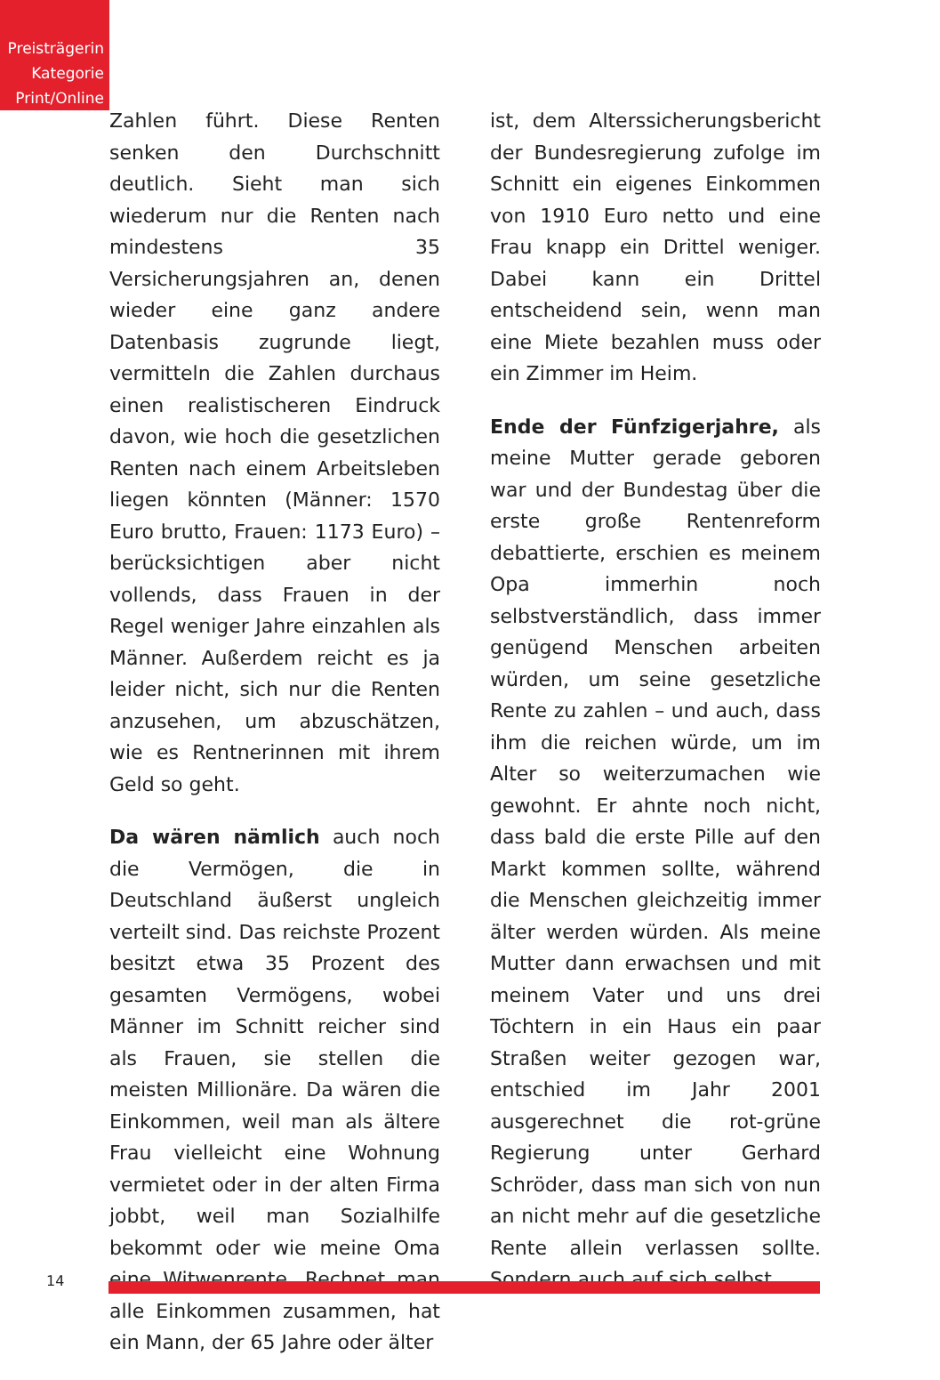Preisträgerin
Kategorie
Print/Online
Zahlen führt. Diese Renten senken den Durchschnitt deutlich. Sieht man sich wiederum nur die Renten nach mindestens 35 Versicherungsjahren an, denen wieder eine ganz andere Datenbasis zugrunde liegt, vermitteln die Zahlen durchaus einen realistischeren Eindruck davon, wie hoch die gesetzlichen Renten nach einem Arbeitsleben liegen könnten (Männer: 1570 Euro brutto, Frauen: 1173 Euro) – berücksichtigen aber nicht vollends, dass Frauen in der Regel weniger Jahre einzahlen als Männer. Außerdem reicht es ja leider nicht, sich nur die Renten anzusehen, um abzuschätzen, wie es Rentnerinnen mit ihrem Geld so geht.
Da wären nämlich auch noch die Vermögen, die in Deutschland äußerst ungleich verteilt sind. Das reichste Prozent besitzt etwa 35 Prozent des gesamten Vermögens, wobei Männer im Schnitt reicher sind als Frauen, sie stellen die meisten Millionäre. Da wären die Einkommen, weil man als ältere Frau vielleicht eine Wohnung vermietet oder in der alten Firma jobbt, weil man Sozialhilfe bekommt oder wie meine Oma eine Witwenrente. Rechnet man alle Einkommen zusammen, hat ein Mann, der 65 Jahre oder älter
ist, dem Alterssicherungsbericht der Bundesregierung zufolge im Schnitt ein eigenes Einkommen von 1910 Euro netto und eine Frau knapp ein Drittel weniger. Dabei kann ein Drittel entscheidend sein, wenn man eine Miete bezahlen muss oder ein Zimmer im Heim.
Ende der Fünfzigerjahre, als meine Mutter gerade geboren war und der Bundestag über die erste große Rentenreform debattierte, erschien es meinem Opa immerhin noch selbstverständlich, dass immer genügend Menschen arbeiten würden, um seine gesetzliche Rente zu zahlen – und auch, dass ihm die reichen würde, um im Alter so weiterzumachen wie gewohnt. Er ahnte noch nicht, dass bald die erste Pille auf den Markt kommen sollte, während die Menschen gleichzeitig immer älter werden würden. Als meine Mutter dann erwachsen und mit meinem Vater und uns drei Töchtern in ein Haus ein paar Straßen weiter gezogen war, entschied im Jahr 2001 ausgerechnet die rot-grüne Regierung unter Gerhard Schröder, dass man sich von nun an nicht mehr auf die gesetzliche Rente allein verlassen sollte. Sondern auch auf sich selbst.
14